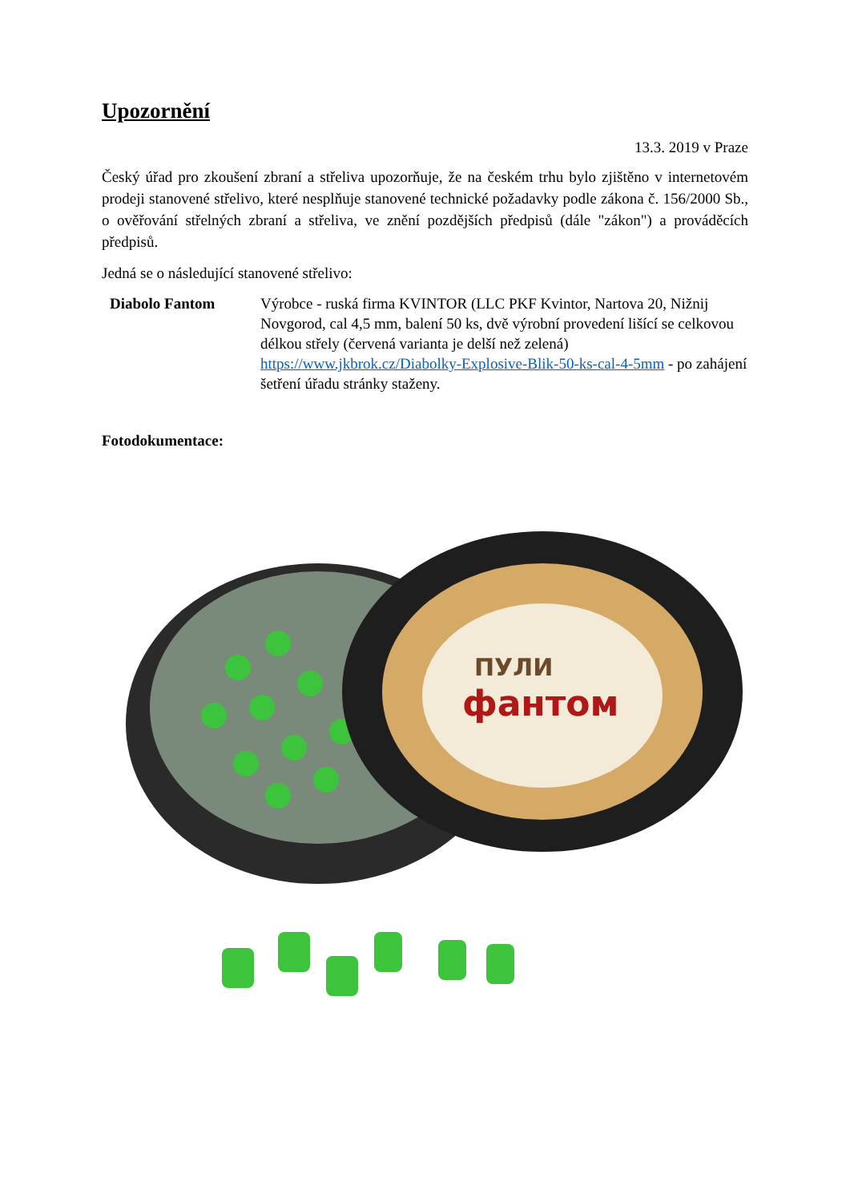Upozornění
13.3. 2019 v Praze
Český úřad pro zkoušení zbraní a střeliva upozorňuje, že na českém trhu bylo zjištěno v internetovém prodeji stanovené střelivo, které nesplňuje stanovené technické požadavky podle zákona č. 156/2000 Sb., o ověřování střelných zbraní a střeliva, ve znění pozdějších předpisů (dále "zákon") a prováděcích předpisů.
Jedná se o následující stanovené střelivo:
Diabolo Fantom Výrobce - ruská firma KVINTOR (LLC PKF Kvintor, Nartova 20, Nižnij Novgorod, cal 4,5 mm, balení 50 ks, dvě výrobní provedení lišící se celkovou délkou střely (červená varianta je delší než zelená) https://www.jkbrok.cz/Diabolky-Explosive-Blik-50-ks-cal-4-5mm - po zahájení šetření úřadu stránky staženy.
Fotodokumentace:
ПУЛИ
фантом